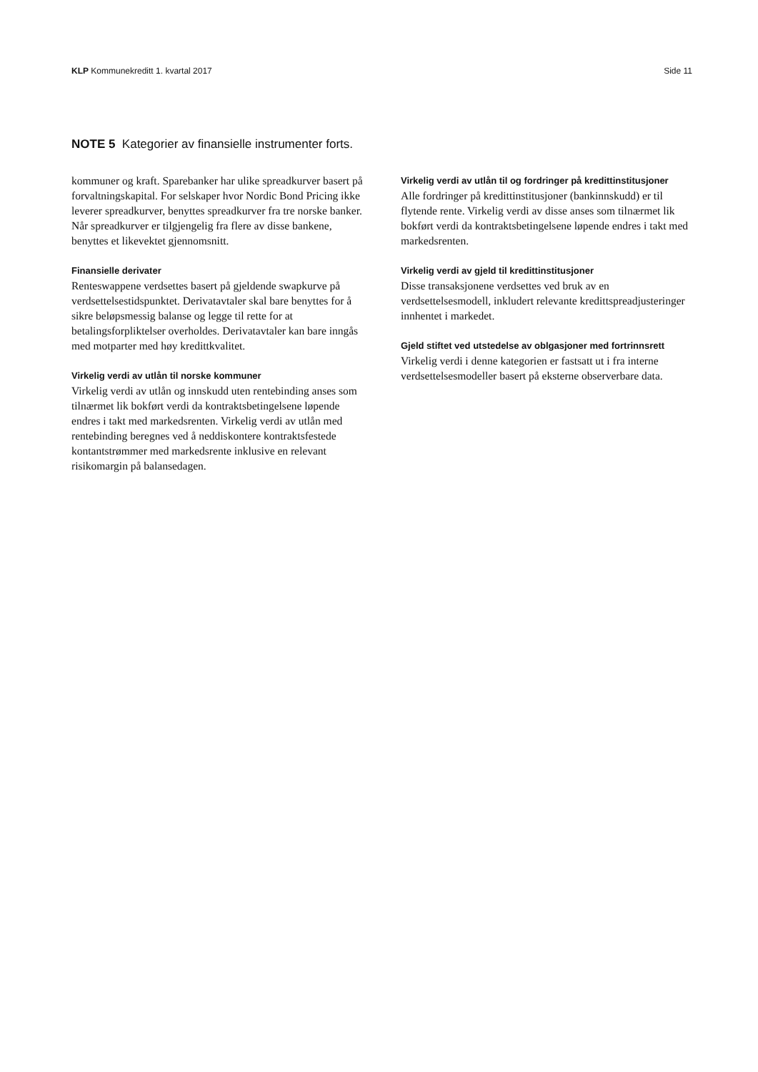KLP Kommunekreditt 1. kvartal 2017
Side 11
NOTE 5 Kategorier av finansielle instrumenter forts.
kommuner og kraft. Sparebanker har ulike spreadkurver basert på forvaltningskapital. For selskaper hvor Nordic Bond Pricing ikke leverer spreadkurver, benyttes spreadkurver fra tre norske banker. Når spreadkurver er tilgjengelig fra flere av disse bankene, benyttes et likevektet gjennomsnitt.
Finansielle derivater
Renteswappene verdsettes basert på gjeldende swapkurve på verdsettelsestidspunktet. Derivatavtaler skal bare benyttes for å sikre beløpsmessig balanse og legge til rette for at betalingsforpliktelser overholdes. Derivatavtaler kan bare inngås med motparter med høy kredittkvalitet.
Virkelig verdi av utlån til norske kommuner
Virkelig verdi av utlån og innskudd uten rentebinding anses som tilnærmet lik bokført verdi da kontraktsbetingelsene løpende endres i takt med markedsrenten. Virkelig verdi av utlån med rentebinding beregnes ved å neddiskontere kontraktsfestede kontantstrømmer med markedsrente inklusive en relevant risikomargin på balansedagen.
Virkelig verdi av utlån til og fordringer på kredittinstitusjoner
Alle fordringer på kredittinstitusjoner (bankinnskudd) er til flytende rente. Virkelig verdi av disse anses som tilnærmet lik bokført verdi da kontraktsbetingelsene løpende endres i takt med markedsrenten.
Virkelig verdi av gjeld til kredittinstitusjoner
Disse transaksjonene verdsettes ved bruk av en verdsettelsesmodell, inkludert relevante kredittspreadjusteringer innhentet i markedet.
Gjeld stiftet ved utstedelse av oblgasjoner med fortrinnsrett
Virkelig verdi i denne kategorien er fastsatt ut i fra interne verdsettelsesmodeller basert på eksterne observerbare data.